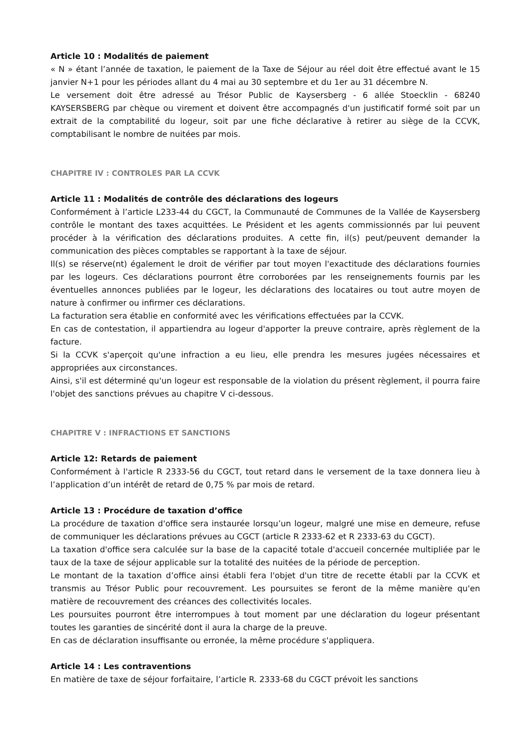Article 10 : Modalités de paiement
« N » étant l’année de taxation, le paiement de la Taxe de Séjour au réel doit être effectué avant le 15 janvier N+1 pour les périodes allant du 4 mai au 30 septembre et du 1er au 31 décembre N.
Le versement doit être adressé au Trésor Public de Kaysersberg - 6 allée Stoecklin - 68240 KAYSERSBERG par chèque ou virement et doivent être accompagnés d'un justificatif formé soit par un extrait de la comptabilité du logeur, soit par une fiche déclarative à retirer au siège de la CCVK, comptabilisant le nombre de nuitées par mois.
CHAPITRE IV : CONTROLES PAR LA CCVK
Article 11 : Modalités de contrôle des déclarations des logeurs
Conformément à l’article L233-44 du CGCT, la Communauté de Communes de la Vallée de Kaysersberg contrôle le montant des taxes acquittées. Le Président et les agents commissionnés par lui peuvent procéder à la vérification des déclarations produites. A cette fin, il(s) peut/peuvent demander la communication des pièces comptables se rapportant à la taxe de séjour.
Il(s) se réserve(nt) également le droit de vérifier par tout moyen l'exactitude des déclarations fournies par les logeurs. Ces déclarations pourront être corroborées par les renseignements fournis par les éventuelles annonces publiées par le logeur, les déclarations des locataires ou tout autre moyen de nature à confirmer ou infirmer ces déclarations.
La facturation sera établie en conformité avec les vérifications effectuées par la CCVK.
En cas de contestation, il appartiendra au logeur d'apporter la preuve contraire, après règlement de la facture.
Si la CCVK s'aperçoit qu'une infraction a eu lieu, elle prendra les mesures jugées nécessaires et appropriées aux circonstances.
Ainsi, s'il est déterminé qu'un logeur est responsable de la violation du présent règlement, il pourra faire l'objet des sanctions prévues au chapitre V ci-dessous.
CHAPITRE V : INFRACTIONS ET SANCTIONS
Article 12: Retards de paiement
Conformément à l'article R 2333-56 du CGCT, tout retard dans le versement de la taxe donnera lieu à l’application d’un intérêt de retard de 0,75 % par mois de retard.
Article 13 : Procédure de taxation d’office
La procédure de taxation d'office sera instaurée lorsqu’un logeur, malgré une mise en demeure, refuse de communiquer les déclarations prévues au CGCT (article R 2333-62 et R 2333-63 du CGCT).
La taxation d'office sera calculée sur la base de la capacité totale d'accueil concernée multipliée par le taux de la taxe de séjour applicable sur la totalité des nuitées de la période de perception.
Le montant de la taxation d’office ainsi établi fera l'objet d'un titre de recette établi par la CCVK et transmis au Trésor Public pour recouvrement. Les poursuites se feront de la même manière qu'en matière de recouvrement des créances des collectivités locales.
Les poursuites pourront être interrompues à tout moment par une déclaration du logeur présentant toutes les garanties de sincérité dont il aura la charge de la preuve.
En cas de déclaration insuffisante ou erronée, la même procédure s'appliquera.
Article 14 : Les contraventions
En matière de taxe de séjour forfaitaire, l’article R. 2333-68 du CGCT prévoit les sanctions